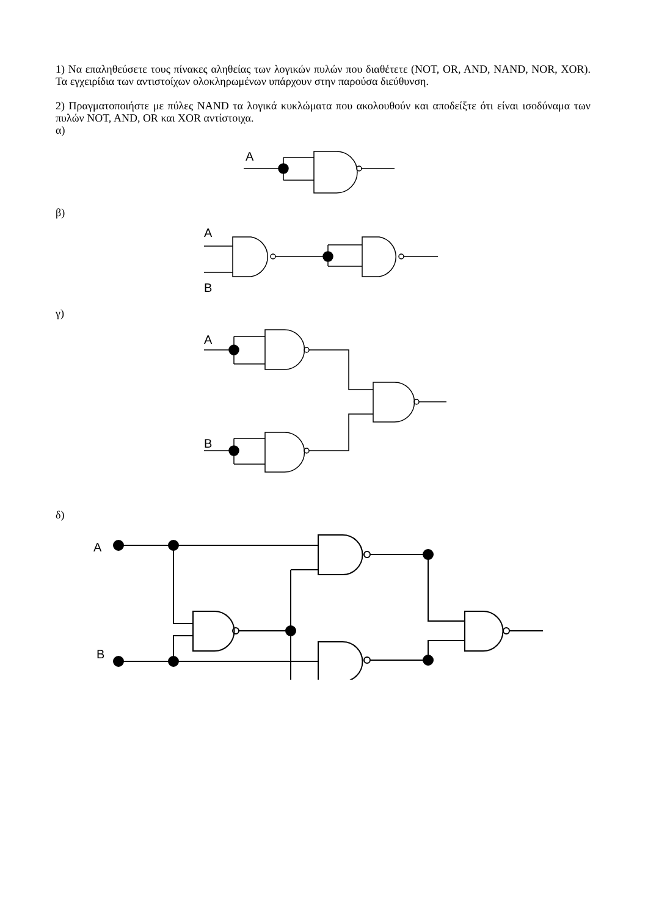1) Να επαληθεύσετε τους πίνακες αληθείας των λογικών πυλών που διαθέτετε (NOT, OR, AND, NAND, NOR, XOR). Τα εγχειρίδια των αντιστοίχων ολοκληρωμένων υπάρχουν στην παρούσα διεύθυνση.
2) Πραγματοποιήστε με πύλες NAND τα λογικά κυκλώματα που ακολουθούν και αποδείξτε ότι είναι ισοδύναμα των πυλών NOT, AND, OR και XOR αντίστοιχα.
α)
A
β)
A
B
γ)
A
B
δ)
A
B